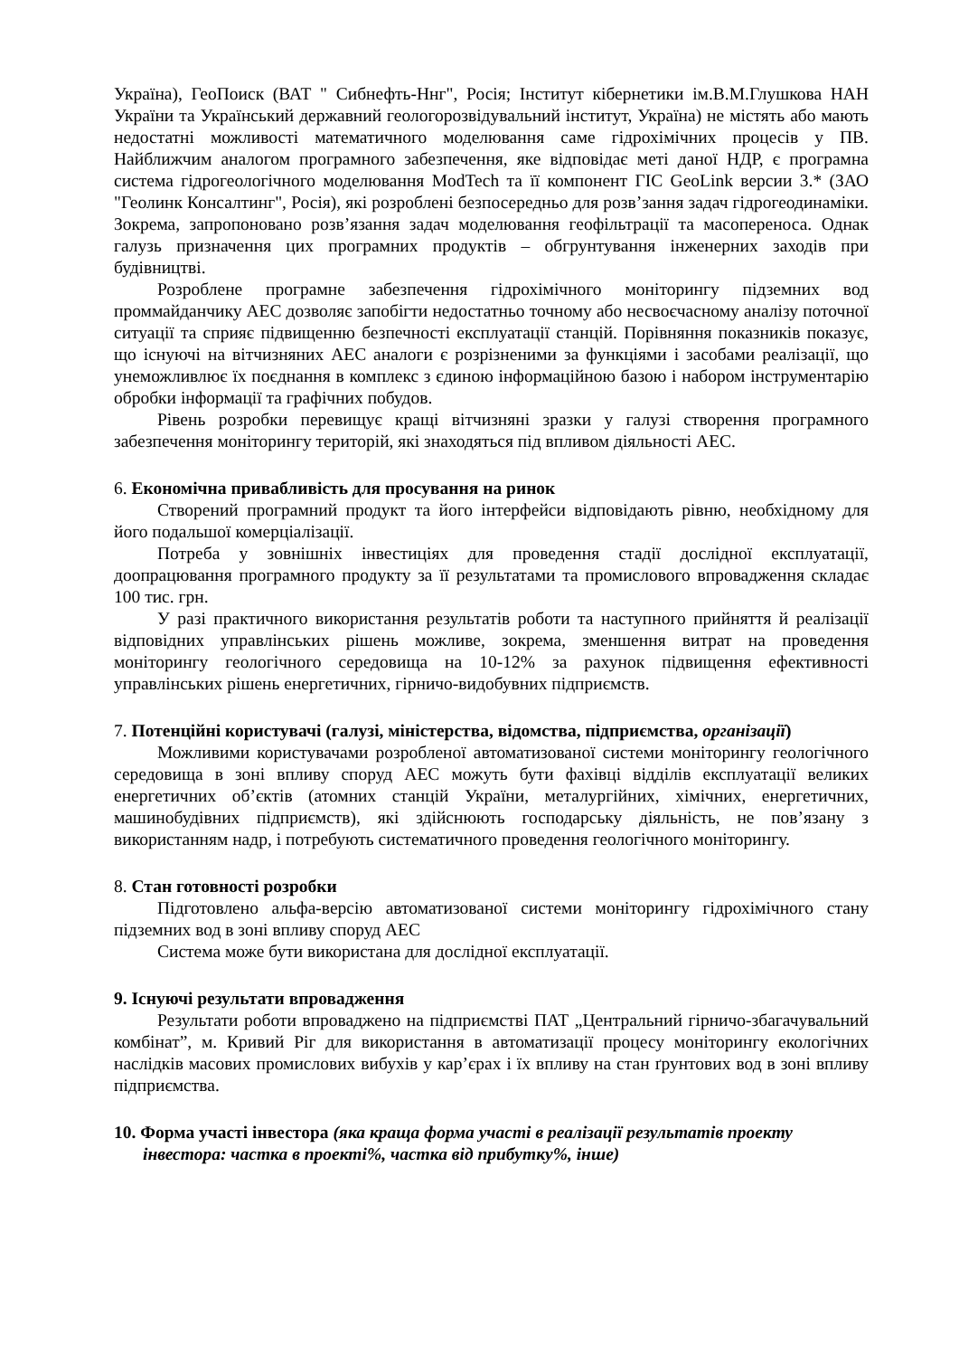Україна), ГеоПоиск (ВАТ " Сибнефть-Ннг", Росія; Інститут кібернетики ім.В.М.Глушкова НАН Украïни та Український державний геологорозвідувальний інститут, Україна) не містять або мають недостатні можливості математичного моделювання саме гідрохімічних процесів у ПВ. Найближчим аналогом програмного забезпечення, яке відповідає меті даної НДР, є програмна система гідрогеологічного моделювання ModTech та її компонент ГІС GeoLink версии 3.* (ЗАО "Геолинк Консалтинг", Росія), які розроблені безпосередньо для розв’зання задач гідрогеодинаміки. Зокрема, запропоновано розв’язання задач моделювання геофільтрації та масопереноса. Однак галузь призначення цих програмних продуктів – обгрунтування інженерних заходів при будівництві.
Розроблене програмне забезпечення гідрохімічного моніторингу підземних вод проммайданчику АЕС дозволяє запобігти недостатньо точному або несвоєчасному аналізу поточної ситуації та сприяє підвищенню безпечності експлуатації станцій. Порівняння показників показує, що існуючі на вітчизняних АЕС аналоги є розрізненими за функціями і засобами реалізації, що унеможливлює їх поєднання в комплекс з єдиною інформаційною базою і набором інструментарію обробки інформації та графічних побудов.
Рівень розробки перевищує кращі вітчизняні зразки у галузі створення програмного забезпечення моніторингу територій, які знаходяться під впливом діяльності АЕС.
6. Економічна привабливість для просування на ринок
Створений програмний продукт та його інтерфейси відповідають рівню, необхідному для його подальшої комерціалізації.
Потреба у зовнішніх інвестиціях для проведення стадії дослідної експлуатації, доопрацювання програмного продукту за її результатами та промислового впровадження складає 100 тис. грн.
У разі практичного використання результатів роботи та наступного прийняття й реалізації відповідних управлінських рішень можливе, зокрема, зменшення витрат на проведення моніторингу геологічного середовища на 10-12% за рахунок підвищення ефективності управлінських рішень енергетичних, гірничо-видобувних підприємств.
7. Потенційні користувачі (галузі, міністерства, відомства, підприємства, організації)
Можливими користувачами розробленої автоматизованої системи моніторингу геологічного середовища в зоні впливу споруд АЕС можуть бути фахівці відділів експлуатації великих енергетичних об’єктів (атомних станцій України, металургійних, хімічних, енергетичних, машинобудівних підприємств), які здійснюють господарську діяльність, не пов’язану з використанням надр, і потребують систематичного проведення геологічного моніторингу.
8. Стан готовності розробки
Підготовлено альфа-версію автоматизованої системи моніторингу гідрохімічного стану підземних вод в зоні впливу споруд АЕС
Система може бути використана для дослідної експлуатації.
9. Існуючі результати впровадження
Результати роботи впроваджено на підприємстві ПАТ „Центральний гірничо-збагачувальний комбінат”, м. Кривий Ріг для використання в автоматизації процесу моніторингу екологічних наслідків масових промислових вибухів у кар’єрах і їх впливу на стан ґрунтових вод в зоні впливу підприємства.
10. Форма участі інвестора (яка краща форма участі в реалізації результатів проекту інвестора: частка в проекті%, частка від прибутку%, інше)